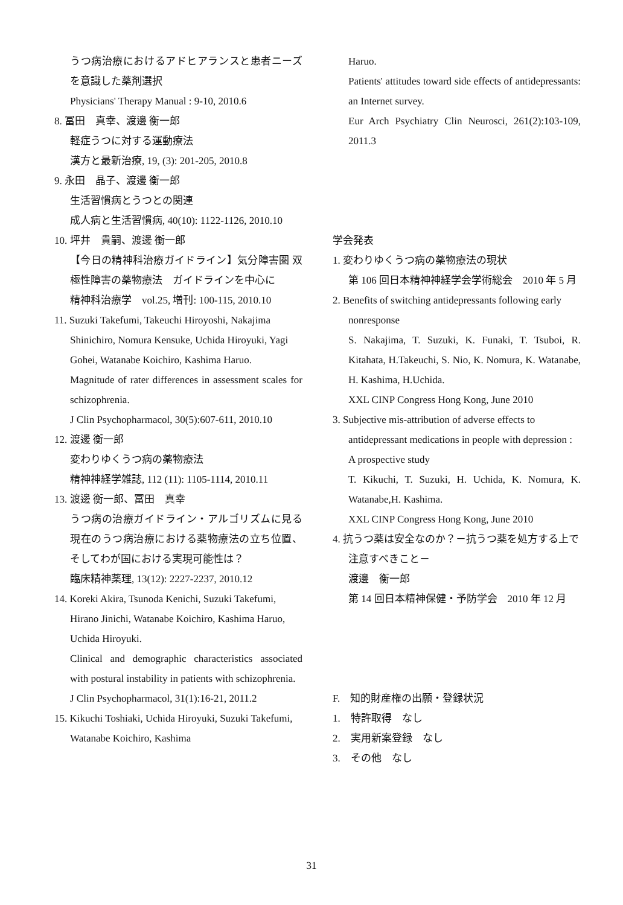うつ病治療におけるアドヒアランスと患者ニーズを意識した薬剤選択
Physicians' Therapy Manual : 9-10, 2010.6
8. 冨田　真幸、渡邊 衡一郎
軽症うつに対する運動療法
漢方と最新治療, 19, (3): 201-205, 2010.8
9. 永田　晶子、渡邊 衡一郎
生活習慣病とうつとの関連
成人病と生活習慣病, 40(10): 1122-1126, 2010.10
10. 坪井　貴嗣、渡邊 衡一郎
【今日の精神科治療ガイドライン】気分障害圏 双極性障害の薬物療法　ガイドラインを中心に
精神科治療学　vol.25, 増刊: 100-115, 2010.10
11. Suzuki Takefumi, Takeuchi Hiroyoshi, Nakajima Shinichiro, Nomura Kensuke, Uchida Hiroyuki, Yagi Gohei, Watanabe Koichiro, Kashima Haruo.
Magnitude of rater differences in assessment scales for schizophrenia.
J Clin Psychopharmacol, 30(5):607-611, 2010.10
12. 渡邊 衡一郎
変わりゆくうつ病の薬物療法
精神神経学雑誌, 112 (11): 1105-1114, 2010.11
13. 渡邊 衡一郎、冨田　真幸
うつ病の治療ガイドライン・アルゴリズムに見る現在のうつ病治療における薬物療法の立ち位置、そしてわが国における実現可能性は？
臨床精神薬理, 13(12): 2227-2237, 2010.12
14. Koreki Akira, Tsunoda Kenichi, Suzuki Takefumi, Hirano Jinichi, Watanabe Koichiro, Kashima Haruo, Uchida Hiroyuki.
Clinical and demographic characteristics associated with postural instability in patients with schizophrenia.
J Clin Psychopharmacol, 31(1):16-21, 2011.2
15. Kikuchi Toshiaki, Uchida Hiroyuki, Suzuki Takefumi, Watanabe Koichiro, Kashima
Haruo.
Patients' attitudes toward side effects of antidepressants: an Internet survey.
Eur Arch Psychiatry Clin Neurosci, 261(2):103-109, 2011.3
学会発表
1. 変わりゆくうつ病の薬物療法の現状
第 106 回日本精神神経学会学術総会　2010 年 5 月
2. Benefits of switching antidepressants following early nonresponse
S. Nakajima, T. Suzuki, K. Funaki, T. Tsuboi, R. Kitahata, H.Takeuchi, S. Nio, K. Nomura, K. Watanabe, H. Kashima, H.Uchida.
XXL CINP Congress Hong Kong, June 2010
3. Subjective mis-attribution of adverse effects to antidepressant medications in people with depression : A prospective study
T. Kikuchi, T. Suzuki, H. Uchida, K. Nomura, K. Watanabe,H. Kashima.
XXL CINP Congress Hong Kong, June 2010
4. 抗うつ薬は安全なのか？－抗うつ薬を処方する上で注意すべきこと－
渡邊　衡一郎
第 14 回日本精神保健・予防学会　2010 年 12 月
F.　知的財産権の出願・登録状況
1.　特許取得　なし
2.　実用新案登録　なし
3.　その他　なし
31